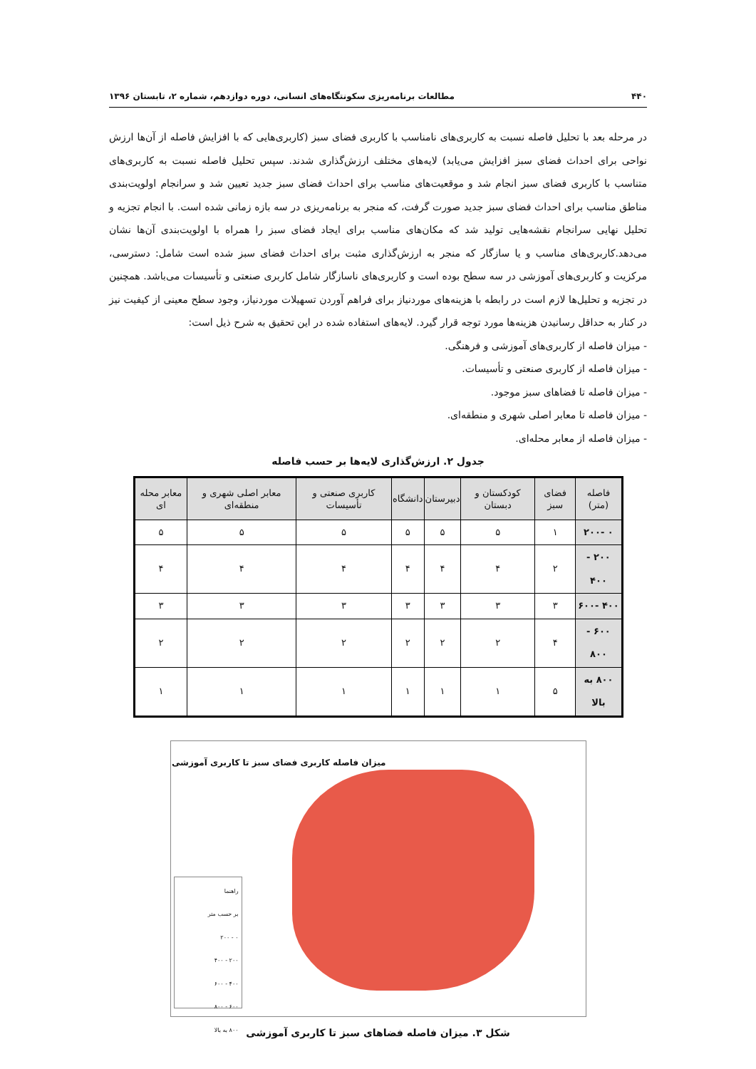۴۴۰ مطالعات برنامه‌ریزی سکونتگاه‌های انسانی، دوره دوازدهم، شماره ۲، تابستان ۱۳۹۶
در مرحله بعد با تحلیل فاصله نسبت به کاربری‌های نامناسب با کاربری فضای سبز (کاربری‌هایی که با افزایش فاصله از آن‌ها ارزش نواحی برای احداث فضای سبز افزایش می‌یابد) لایه‌های مختلف ارزش‌گذاری شدند. سپس تحلیل فاصله نسبت به کاربری‌های متناسب با کاربری فضای سبز انجام شد و موقعیت‌های مناسب برای احداث فضای سبز جدید تعیین شد و سرانجام اولویت‌بندی مناطق مناسب برای احداث فضای سبز جدید صورت گرفت، که منجر به برنامه‌ریزی در سه بازه زمانی شده است. با انجام تجزیه و تحلیل نهایی سرانجام نقشه‌هایی تولید شد که مکان‌های مناسب برای ایجاد فضای سبز را همراه با اولویت‌بندی آن‌ها نشان می‌دهد.کاربری‌های مناسب و یا سازگار که منجر به ارزش‌گذاری مثبت برای احداث فضای سبز شده است شامل: دسترسی، مرکزیت و کاربری‌های آموزشی در سه سطح بوده است و کاربری‌های ناسازگار شامل کاربری صنعتی و تأسیسات می‌باشد. همچنین در تجزیه و تحلیل‌ها لازم است در رابطه با هزینه‌های موردنیاز برای فراهم آوردن تسهیلات موردنیاز، وجود سطح معینی از کیفیت نیز در کنار به حداقل رسانیدن هزینه‌ها مورد توجه قرار گیرد. لایه‌های استفاده شده در این تحقیق به شرح ذیل است:
- میزان فاصله از کاربری‌های آموزشی و فرهنگی.
- میزان فاصله از کاربری صنعتی و تأسیسات.
- میزان فاصله تا فضاهای سبز موجود.
- میزان فاصله تا معابر اصلی شهری و منطقه‌ای.
- میزان فاصله از معابر محله‌ای.
جدول ۲. ارزش‌گذاری لایه‌ها بر حسب فاصله
| فاصله (متر) | فضای سبز | کودکستان و دبستان | دبیرستان | دانشگاه | کاربری صنعتی و تأسیسات | معابر اصلی شهری و منطقه‌ای | معابر محله ای |
| --- | --- | --- | --- | --- | --- | --- | --- |
| ۰ -۲۰۰ | ۱ | ۵ | ۵ | ۵ | ۵ | ۵ | ۵ |
| ۲۰۰ - ۴۰۰ | ۲ | ۴ | ۴ | ۴ | ۴ | ۴ | ۴ |
| ۴۰۰ -۶۰۰ | ۳ | ۳ | ۳ | ۳ | ۳ | ۳ | ۳ |
| ۶۰۰ - ۸۰۰ | ۴ | ۲ | ۲ | ۲ | ۲ | ۲ | ۲ |
| ۸۰۰ به بالا | ۵ | ۱ | ۱ | ۱ | ۱ | ۱ | ۱ |
میزان فاصله کاربری فضای سبز تا کاربری آموزشی
راهنما
بر حسب متر
۰ - ۲۰۰
۲۰۰ - ۴۰۰
۴۰۰ - ۶۰۰
۶۰۰ - ۸۰۰
۸۰۰ به بالا
شکل ۳. میزان فاصله فضاهای سبز تا کاربری آموزشی